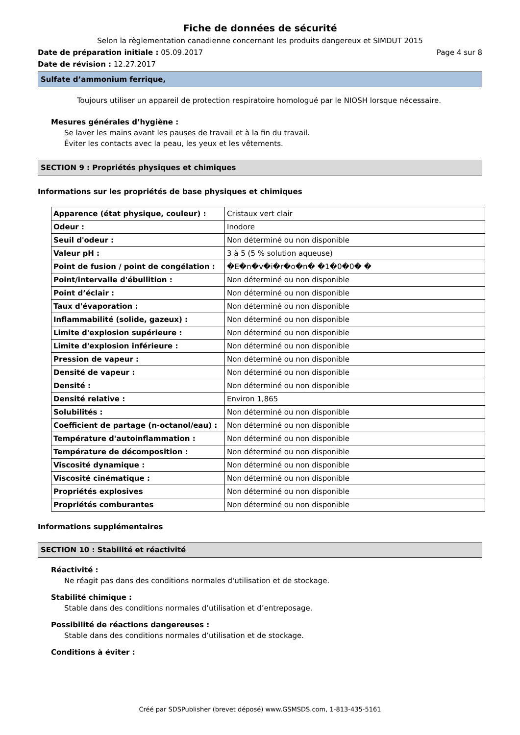Fiche de données de sécurité
Selon la règlementation canadienne concernant les produits dangereux et SIMDUT 2015
Date de préparation initiale : 05.09.2017 Page 4 sur 8
Date de révision : 12.27.2017
Sulfate d’ammonium ferrique,
Toujours utiliser un appareil de protection respiratoire homologué par le NIOSH lorsque nécessaire.
Mesures générales d’hygiène :
Se laver les mains avant les pauses de travail et à la fin du travail.
Éviter les contacts avec la peau, les yeux et les vêtements.
SECTION 9 : Propriétés physiques et chimiques
Informations sur les propriétés de base physiques et chimiques
| Apparence (état physique, couleur) : | Cristaux vert clair |
| Odeur : | Inodore |
| Seuil d'odeur : | Non déterminé ou non disponible |
| Valeur pH : | 3 à 5 (5 % solution aqueuse) |
| Point de fusion / point de congélation : | �E�n�v�i�r�o�n� �1�0�0� � |
| Point/intervalle d'ébullition : | Non déterminé ou non disponible |
| Point d’éclair : | Non déterminé ou non disponible |
| Taux d'évaporation : | Non déterminé ou non disponible |
| Inflammabilité (solide, gazeux) : | Non déterminé ou non disponible |
| Limite d'explosion supérieure : | Non déterminé ou non disponible |
| Limite d'explosion inférieure : | Non déterminé ou non disponible |
| Pression de vapeur : | Non déterminé ou non disponible |
| Densité de vapeur : | Non déterminé ou non disponible |
| Densité : | Non déterminé ou non disponible |
| Densité relative : | Environ 1,865 |
| Solubilités : | Non déterminé ou non disponible |
| Coefficient de partage (n-octanol/eau) : | Non déterminé ou non disponible |
| Température d'autoinflammation : | Non déterminé ou non disponible |
| Température de décomposition : | Non déterminé ou non disponible |
| Viscosité dynamique : | Non déterminé ou non disponible |
| Viscosité cinématique : | Non déterminé ou non disponible |
| Propriétés explosives | Non déterminé ou non disponible |
| Propriétés comburantes | Non déterminé ou non disponible |
Informations supplémentaires
SECTION 10 : Stabilité et réactivité
Réactivité :
Ne réagit pas dans des conditions normales d'utilisation et de stockage.
Stabilité chimique :
Stable dans des conditions normales d’utilisation et d’entreposage.
Possibilité de réactions dangereuses :
Stable dans des conditions normales d’utilisation et de stockage.
Conditions à éviter :
Créé par SDSPublisher (brevet déposé) www.GSMSDS.com, 1-813-435-5161